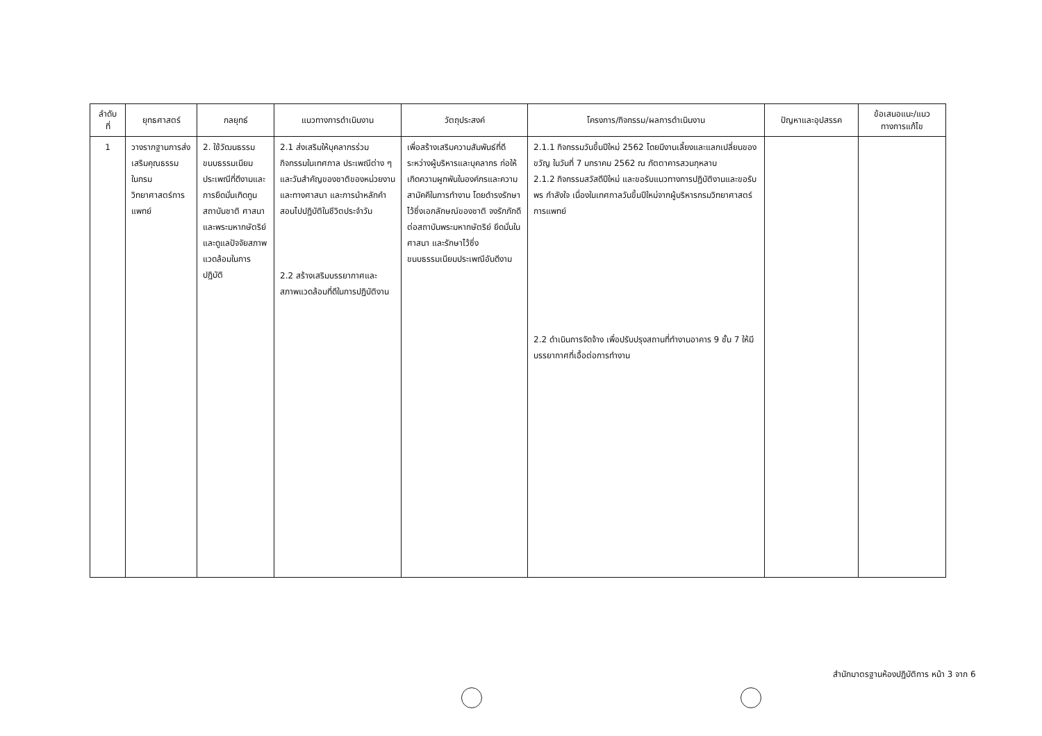| ลำดับ ที่ | ยุทธศาสตร์ | กลยุทธ์ | แนวทางการดำเนินงาน | วัตถุประสงค์ | โครงการ/กิจกรรม/ผลการดำเนินงาน | ปัญหาและอุปสรรค | ข้อเสนอแนะ/แนว ทางการแก้ไข |
| --- | --- | --- | --- | --- | --- | --- | --- |
| 1 | วางรากฐานการส่งเสริมคุณธรรมในกรมวิทยาศาสตร์การ แพทย์ | 2. ใช้วัฒนธรรมขนบธรรมเนียมประเพณีที่ดีงามและการยึดมั่นเทิดทูนสถาบันชาติ ศาสนา และพระมหากษัตริย์ และดูแลปัจจัยสภาพแวดล้อมในการปฏิบัติ | 2.1 ส่งเสริมให้บุคลากรร่วมกิจกรรมในเทศกาล ประเพณีต่าง ๆ และวันสำคัญของชาติของหน่วยงาน และทางศาสนา และการนำหลักคำสอนไปปฏิบัติในชีวิตประจำวัน 2.2 สร้างเสริมบรรยากาศและสภาพแวดล้อมที่ดีในการปฏิบัติงาน | เพื่อสร้างเสริมความสัมพันธ์ที่ดีระหว่างผู้บริหารและบุคลากร ก่อให้เกิดความผูกพันในองค์กรและความสามัคคีในการทำงาน โดยดำรงรักษาไว้ซึ่งเอกลักษณ์ของชาติ จงรักภักดีต่อสถาบันพระมหากษัตริย์ ยึดมั่นในศาสนา และรักษาไว้ซึ่งขนบธรรมเนียมประเพณีอันดีงาม | 2.1.1 กิจกรรมวันขึ้นปีใหม่ 2562 โดยมีงานเลี้ยงและแลกเปลี่ยนของขวัญ ในวันที่ 7 มกราคม 2562 ณ ภัตตาคารสวนกุหลาบ 2.1.2 กิจกรรมสวัสดีปีใหม่ และขอรับแนวทางการปฏิบัติงานและขอรับพร กำลังใจ เนื่องในเทศกาลวันขึ้นปีใหม่จากผู้บริหารกรมวิทยาศาสตร์การแพทย์ 2.2 ดำเนินการจัดจ้าง เพื่อปรับปรุงสถานที่ทำงานอาคาร 9 ชั้น 7 ให้มีบรรยากาศที่เอื้อต่อการทำงาน | | |
สำนักมาตรฐานห้องปฏิบัติการ หน้า 3 จาก 6